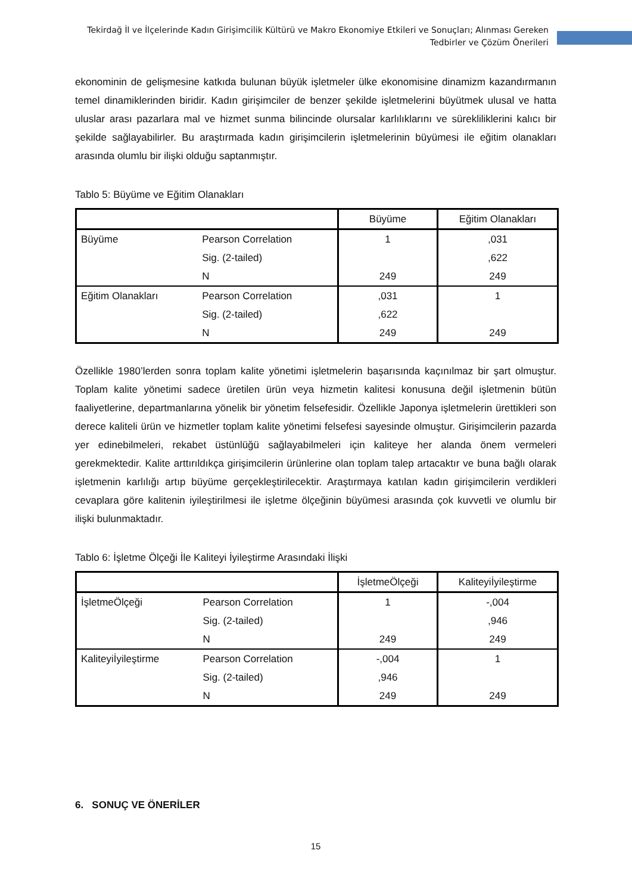Tekirdağ İl ve İlçelerinde Kadın Girişimcilik Kültürü ve Makro Ekonomiye Etkileri ve Sonuçları; Alınması Gereken Tedbirler ve Çözüm Önerileri
ekonominin de gelişmesine katkıda bulunan büyük işletmeler ülke ekonomisine dinamizm kazandırmanın temel dinamiklerinden biridir. Kadın girişimciler de benzer şekilde işletmelerini büyütmek ulusal ve hatta uluslar arası pazarlara mal ve hizmet sunma bilincinde olursalar karlılıklarını ve sürekliliklerini kalıcı bir şekilde sağlayabilirler. Bu araştırmada kadın girişimcilerin işletmelerinin büyümesi ile eğitim olanakları arasında olumlu bir ilişki olduğu saptanmıştır.
Tablo 5: Büyüme ve Eğitim Olanakları
| | | Büyüme | Eğitim Olanakları |
| --- | --- | --- | --- |
| Büyüme | Pearson Correlation | 1 | ,031 |
| | Sig. (2-tailed) | | ,622 |
| | N | 249 | 249 |
| Eğitim Olanakları | Pearson Correlation | ,031 | 1 |
| | Sig. (2-tailed) | ,622 | |
| | N | 249 | 249 |
Özellikle 1980’lerden sonra toplam kalite yönetimi işletmelerin başarısında kaçınılmaz bir şart olmuştur. Toplam kalite yönetimi sadece üretilen ürün veya hizmetin kalitesi konusuna değil işletmenin bütün faaliyetlerine, departmanlarına yönelik bir yönetim felsefesidir. Özellikle Japonya işletmelerin ürettikleri son derece kaliteli ürün ve hizmetler toplam kalite yönetimi felsefesi sayesinde olmuştur. Girişimcilerin pazarda yer edinebilmeleri, rekabet üstünlüğü sağlayabilmeleri için kaliteye her alanda önem vermeleri gerekmektedir. Kalite arttırıldıkça girişimcilerin ürünlerine olan toplam talep artacaktır ve buna bağlı olarak işletmenin karlılığı artıp büyüme gerçekleştirilecektir. Araştırmaya katılan kadın girişimcilerin verdikleri cevaplara göre kalitenin iyileştirilmesi ile işletme ölçeğinin büyümesi arasında çok kuvvetli ve olumlu bir ilişki bulunmaktadır.
Tablo 6: İşletme Ölçeği İle Kaliteyi İyileştirme Arasındaki İlişki
| | | İşletmeÖlçeği | Kaliteyiİyileştirme |
| --- | --- | --- | --- |
| İşletmeÖlçeği | Pearson Correlation | 1 | -,004 |
| | Sig. (2-tailed) | | ,946 |
| | N | 249 | 249 |
| Kaliteyiİyileştirme | Pearson Correlation | -,004 | 1 |
| | Sig. (2-tailed) | ,946 | |
| | N | 249 | 249 |
6. SONUÇ VE ÖNERİLER
15